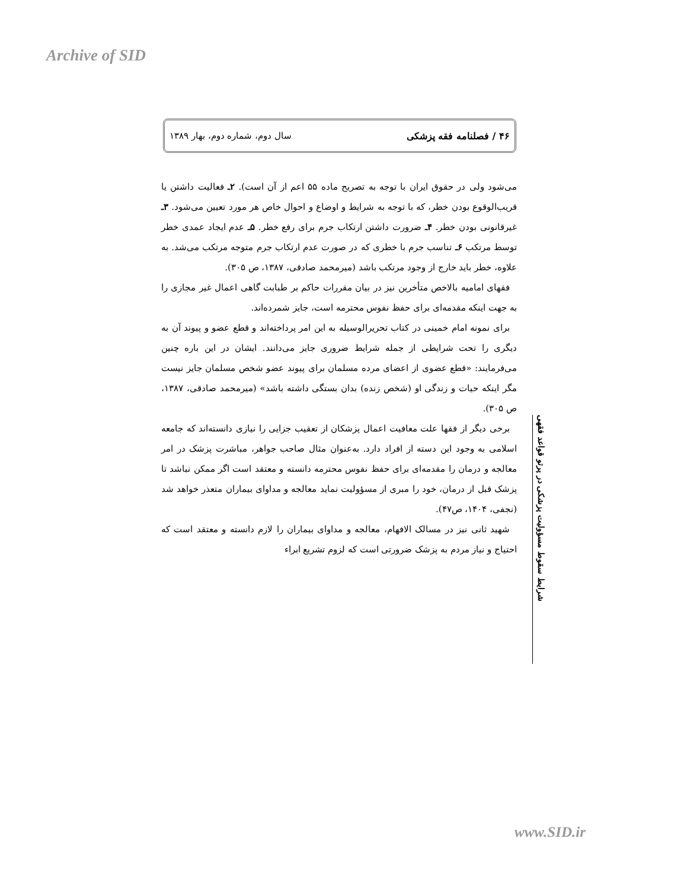Archive of SID
۴۶ / فصلنامه فقه پزشکی سال دوم، شماره دوم، بهار ۱۳۸۹
می‌شود ولی در حقوق ایران با توجه به تصریح ماده ۵۵ اعم از آن است). ۲ـ فعالیت داشتن یا قریب‌الوقوع بودن خطر، که با توجه به شرایط و اوضاع و احوال خاص هر مورد تعیین می‌شود. ۳ـ غیرقانونی بودن خطر. ۴ـ ضرورت داشتن ارتکاب جرم برای رفع خطر. ۵ـ عدم ایجاد عمدی خطر توسط مرتکب ۶ـ تناسب جرم با خطری که در صورت عدم ارتکاب جرم متوجه مرتکب می‌شد. به علاوه، خطر باید خارج از وجود مرتکب باشد (میرمحمد صادقی، ۱۳۸۷، ص ۳۰۵).
فقهای امامیه بالاخص متأخرین نیز در بیان مقررات حاکم بر طبابت گاهی اعمال غیر مجازی را به جهت اینکه مقدمه‌ای برای حفظ نفوس محترمه است، جایز شمرده‌اند.
برای نمونه امام خمینی در کتاب تحریرالوسیله به این امر پرداخته‌اند و قطع عضو و پیوند آن به دیگری را تحت شرایطی از جمله شرایط ضروری جایز می‌دانند. ایشان در این باره چنین می‌فرمایند: «قطع عضوی از اعضای مرده مسلمان برای پیوند عضو شخص مسلمان جایز نیست مگر اینکه حیات و زندگی او (شخص زنده) بدان بستگی داشته باشد» (میرمحمد صادقی، ۱۳۸۷، ص ۳۰۵).
برخی دیگر از فقها علت معافیت اعمال پزشکان از تعقیب جزایی را نیازی دانسته‌اند که جامعه اسلامی به وجود این دسته از افراد دارد. به‌عنوان مثال صاحب جواهر، مباشرت پزشک در امر معالجه و درمان را مقدمه‌ای برای حفظ نفوس محترمه دانسته و معتقد است اگر ممکن نباشد تا پزشک قبل از درمان، خود را مبری از مسؤولیت نماید معالجه و مداوای بیماران متعذر خواهد شد (نجفی، ۱۴۰۴، ص۴۷).
شهید ثانی نیز در مسالک الافهام، معالجه و مداوای بیماران را لازم دانسته و معتقد است که احتیاج و نیاز مردم به پزشک ضرورتی است که لزوم تشریع ابراء
شرایط سقوط مسؤولیت پزشکی در پرتو قواعد فقهی
www.SID.ir